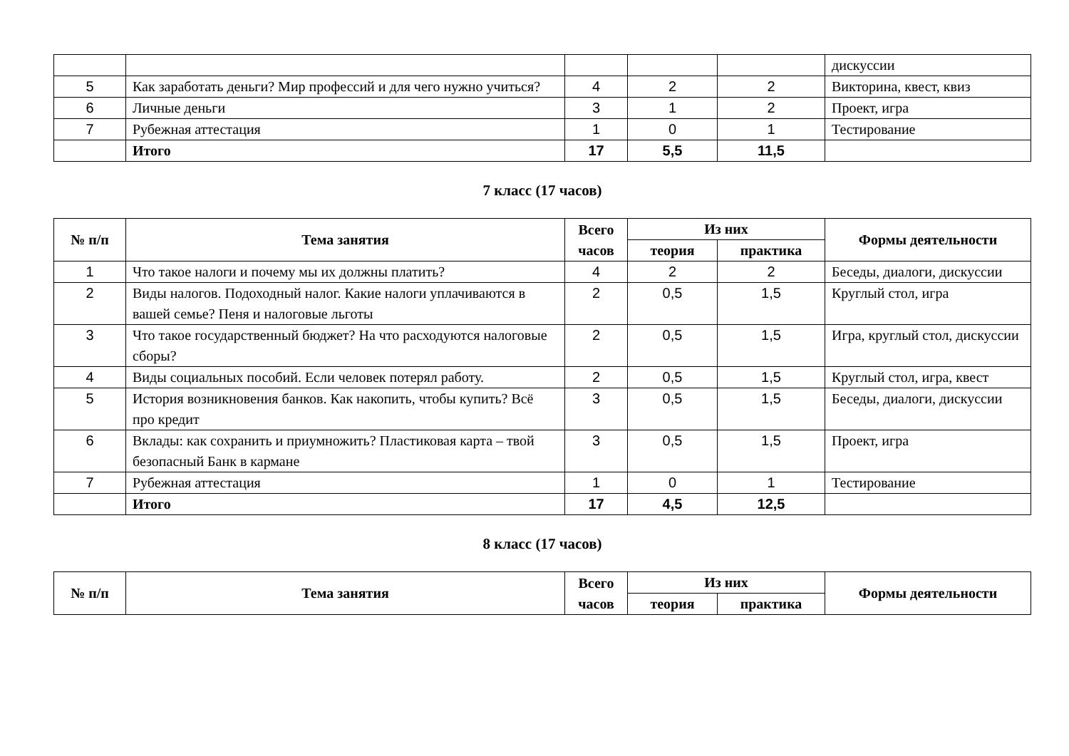| | | | | | дискуссии |
| 5 | Как заработать деньги? Мир профессий и для чего нужно учиться? | 4 | 2 | 2 | Викторина, квест, квиз |
| 6 | Личные деньги | 3 | 1 | 2 | Проект, игра |
| 7 | Рубежная аттестация | 1 | 0 | 1 | Тестирование |
| | Итого | 17 | 5,5 | 11,5 | |
7 класс (17 часов)
| № п/п | Тема занятия | Всего часов | Из них | | Формы деятельности |
| --- | --- | --- | --- | --- | --- |
| | | | теория | практика | |
| 1 | Что такое налоги и почему мы их должны платить? | 4 | 2 | 2 | Беседы, диалоги, дискуссии |
| 2 | Виды налогов. Подоходный налог. Какие налоги уплачиваются в вашей семье? Пеня и налоговые льготы | 2 | 0,5 | 1,5 | Круглый стол, игра |
| 3 | Что такое государственный бюджет? На что расходуются налоговые сборы? | 2 | 0,5 | 1,5 | Игра, круглый стол, дискуссии |
| 4 | Виды социальных пособий. Если человек потерял работу. | 2 | 0,5 | 1,5 | Круглый стол, игра, квест |
| 5 | История возникновения банков. Как накопить, чтобы купить? Всё про кредит | 3 | 0,5 | 1,5 | Беседы, диалоги, дискуссии |
| 6 | Вклады: как сохранить и приумножить? Пластиковая карта – твой безопасный Банк в кармане | 3 | 0,5 | 1,5 | Проект, игра |
| 7 | Рубежная аттестация | 1 | 0 | 1 | Тестирование |
| | Итого | 17 | 4,5 | 12,5 | |
8 класс (17 часов)
| № п/п | Тема занятия | Всего часов | Из них | | Формы деятельности |
| --- | --- | --- | --- | --- | --- |
| | | | теория | практика | |